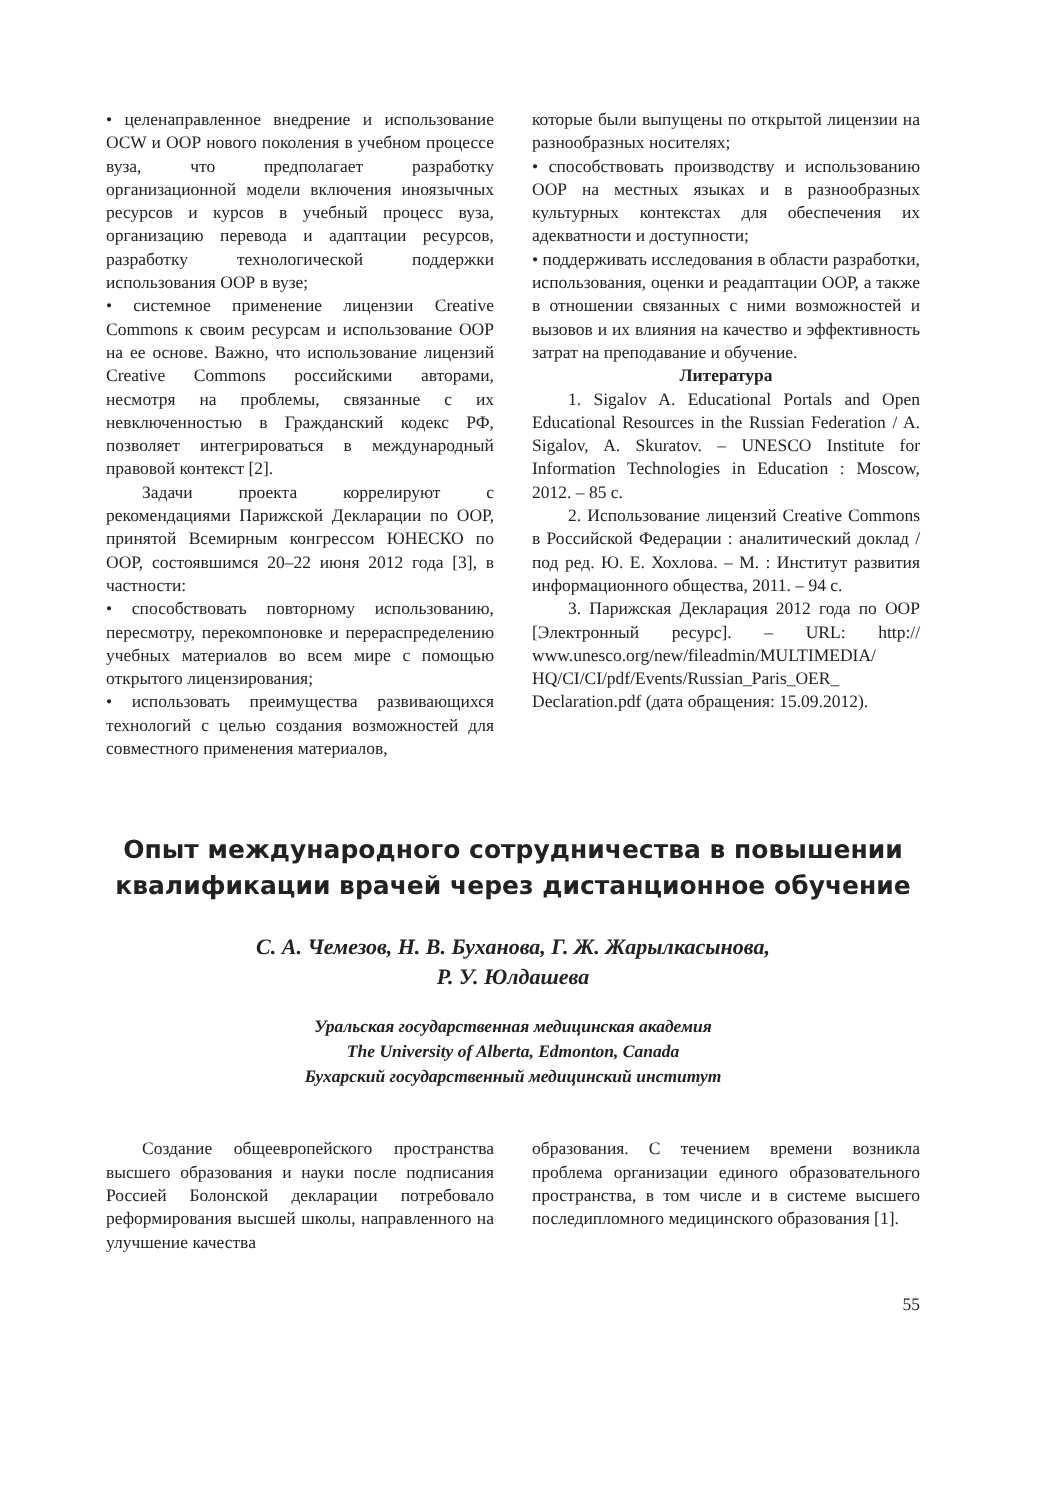• целенаправленное внедрение и использование OCW и ООР нового поколения в учебном процессе вуза, что предполагает разработку организационной модели включения иноязычных ресурсов и курсов в учебный процесс вуза, организацию перевода и адаптации ресурсов, разработку технологической поддержки использования ООР в вузе;
• системное применение лицензии Creative Commons к своим ресурсам и использование ООР на ее основе. Важно, что использование лицензий Creative Commons российскими авторами, несмотря на проблемы, связанные с их невключенностью в Гражданский кодекс РФ, позволяет интегрироваться в международный правовой контекст [2].
Задачи проекта коррелируют с рекомендациями Парижской Декларации по ООР, принятой Всемирным конгрессом ЮНЕСКО по ООР, состоявшимся 20–22 июня 2012 года [3], в частности:
• способствовать повторному использованию, пересмотру, перекомпоновке и перераспределению учебных материалов во всем мире с помощью открытого лицензирования;
• использовать преимущества развивающихся технологий с целью создания возможностей для совместного применения материалов,
которые были выпущены по открытой лицензии на разнообразных носителях;
• способствовать производству и использованию ООР на местных языках и в разнообразных культурных контекстах для обеспечения их адекватности и доступности;
• поддерживать исследования в области разработки, использования, оценки и реадаптации ООР, а также в отношении связанных с ними возможностей и вызовов и их влияния на качество и эффективность затрат на преподавание и обучение.
Литература
1. Sigalov A. Educational Portals and Open Educational Resources in the Russian Federation / A. Sigalov, A. Skuratov. – UNESCO Institute for Information Technologies in Education : Moscow, 2012. – 85 с.
2. Использование лицензий Creative Commons в Российской Федерации : аналитический доклад / под ред. Ю. Е. Хохлова. – М. : Институт развития информационного общества, 2011. – 94 с.
3. Парижская Декларация 2012 года по ООР [Электронный ресурс]. – URL: http:// www.unesco.org/new/fileadmin/MULTIMEDIA/ HQ/CI/CI/pdf/Events/Russian_Paris_OER_ Declaration.pdf (дата обращения: 15.09.2012).
Опыт международного сотрудничества в повышении
квалификации врачей через дистанционное обучение
С. А. Чемезов, Н. В. Буханова, Г. Ж. Жарылкасынова,
Р. У. Юлдашева
Уральская государственная медицинская академия
The University of Alberta, Edmonton, Canada
Бухарский государственный медицинский институт
Создание общеевропейского пространства высшего образования и науки после подписания Россией Болонской декларации потребовало реформирования высшей школы, направленного на улучшение качества
образования. С течением времени возникла проблема организации единого образовательного пространства, в том числе и в системе высшего последипломного медицинского образования [1].
55